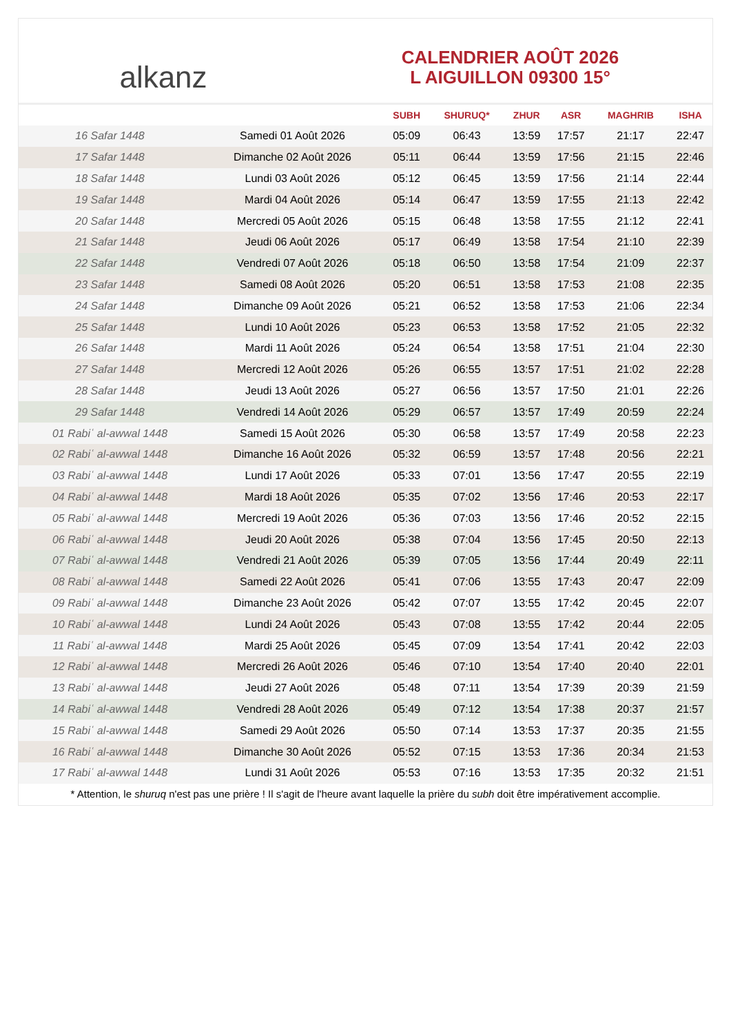alkanz
CALENDRIER AOÛT 2026
L AIGUILLON 09300 15°
| | | SUBH | SHURUQ* | ZHUR | ASR | MAGHRIB | ISHA |
| --- | --- | --- | --- | --- | --- | --- | --- |
| 16 Safar 1448 | Samedi 01 Août 2026 | 05:09 | 06:43 | 13:59 | 17:57 | 21:17 | 22:47 |
| 17 Safar 1448 | Dimanche 02 Août 2026 | 05:11 | 06:44 | 13:59 | 17:56 | 21:15 | 22:46 |
| 18 Safar 1448 | Lundi 03 Août 2026 | 05:12 | 06:45 | 13:59 | 17:56 | 21:14 | 22:44 |
| 19 Safar 1448 | Mardi 04 Août 2026 | 05:14 | 06:47 | 13:59 | 17:55 | 21:13 | 22:42 |
| 20 Safar 1448 | Mercredi 05 Août 2026 | 05:15 | 06:48 | 13:58 | 17:55 | 21:12 | 22:41 |
| 21 Safar 1448 | Jeudi 06 Août 2026 | 05:17 | 06:49 | 13:58 | 17:54 | 21:10 | 22:39 |
| 22 Safar 1448 | Vendredi 07 Août 2026 | 05:18 | 06:50 | 13:58 | 17:54 | 21:09 | 22:37 |
| 23 Safar 1448 | Samedi 08 Août 2026 | 05:20 | 06:51 | 13:58 | 17:53 | 21:08 | 22:35 |
| 24 Safar 1448 | Dimanche 09 Août 2026 | 05:21 | 06:52 | 13:58 | 17:53 | 21:06 | 22:34 |
| 25 Safar 1448 | Lundi 10 Août 2026 | 05:23 | 06:53 | 13:58 | 17:52 | 21:05 | 22:32 |
| 26 Safar 1448 | Mardi 11 Août 2026 | 05:24 | 06:54 | 13:58 | 17:51 | 21:04 | 22:30 |
| 27 Safar 1448 | Mercredi 12 Août 2026 | 05:26 | 06:55 | 13:57 | 17:51 | 21:02 | 22:28 |
| 28 Safar 1448 | Jeudi 13 Août 2026 | 05:27 | 06:56 | 13:57 | 17:50 | 21:01 | 22:26 |
| 29 Safar 1448 | Vendredi 14 Août 2026 | 05:29 | 06:57 | 13:57 | 17:49 | 20:59 | 22:24 |
| 01 Rabiʿ al-awwal 1448 | Samedi 15 Août 2026 | 05:30 | 06:58 | 13:57 | 17:49 | 20:58 | 22:23 |
| 02 Rabiʿ al-awwal 1448 | Dimanche 16 Août 2026 | 05:32 | 06:59 | 13:57 | 17:48 | 20:56 | 22:21 |
| 03 Rabiʿ al-awwal 1448 | Lundi 17 Août 2026 | 05:33 | 07:01 | 13:56 | 17:47 | 20:55 | 22:19 |
| 04 Rabiʿ al-awwal 1448 | Mardi 18 Août 2026 | 05:35 | 07:02 | 13:56 | 17:46 | 20:53 | 22:17 |
| 05 Rabiʿ al-awwal 1448 | Mercredi 19 Août 2026 | 05:36 | 07:03 | 13:56 | 17:46 | 20:52 | 22:15 |
| 06 Rabiʿ al-awwal 1448 | Jeudi 20 Août 2026 | 05:38 | 07:04 | 13:56 | 17:45 | 20:50 | 22:13 |
| 07 Rabiʿ al-awwal 1448 | Vendredi 21 Août 2026 | 05:39 | 07:05 | 13:56 | 17:44 | 20:49 | 22:11 |
| 08 Rabiʿ al-awwal 1448 | Samedi 22 Août 2026 | 05:41 | 07:06 | 13:55 | 17:43 | 20:47 | 22:09 |
| 09 Rabiʿ al-awwal 1448 | Dimanche 23 Août 2026 | 05:42 | 07:07 | 13:55 | 17:42 | 20:45 | 22:07 |
| 10 Rabiʿ al-awwal 1448 | Lundi 24 Août 2026 | 05:43 | 07:08 | 13:55 | 17:42 | 20:44 | 22:05 |
| 11 Rabiʿ al-awwal 1448 | Mardi 25 Août 2026 | 05:45 | 07:09 | 13:54 | 17:41 | 20:42 | 22:03 |
| 12 Rabiʿ al-awwal 1448 | Mercredi 26 Août 2026 | 05:46 | 07:10 | 13:54 | 17:40 | 20:40 | 22:01 |
| 13 Rabiʿ al-awwal 1448 | Jeudi 27 Août 2026 | 05:48 | 07:11 | 13:54 | 17:39 | 20:39 | 21:59 |
| 14 Rabiʿ al-awwal 1448 | Vendredi 28 Août 2026 | 05:49 | 07:12 | 13:54 | 17:38 | 20:37 | 21:57 |
| 15 Rabiʿ al-awwal 1448 | Samedi 29 Août 2026 | 05:50 | 07:14 | 13:53 | 17:37 | 20:35 | 21:55 |
| 16 Rabiʿ al-awwal 1448 | Dimanche 30 Août 2026 | 05:52 | 07:15 | 13:53 | 17:36 | 20:34 | 21:53 |
| 17 Rabiʿ al-awwal 1448 | Lundi 31 Août 2026 | 05:53 | 07:16 | 13:53 | 17:35 | 20:32 | 21:51 |
* Attention, le shuruq n'est pas une prière ! Il s'agit de l'heure avant laquelle la prière du subh doit être impérativement accomplie.